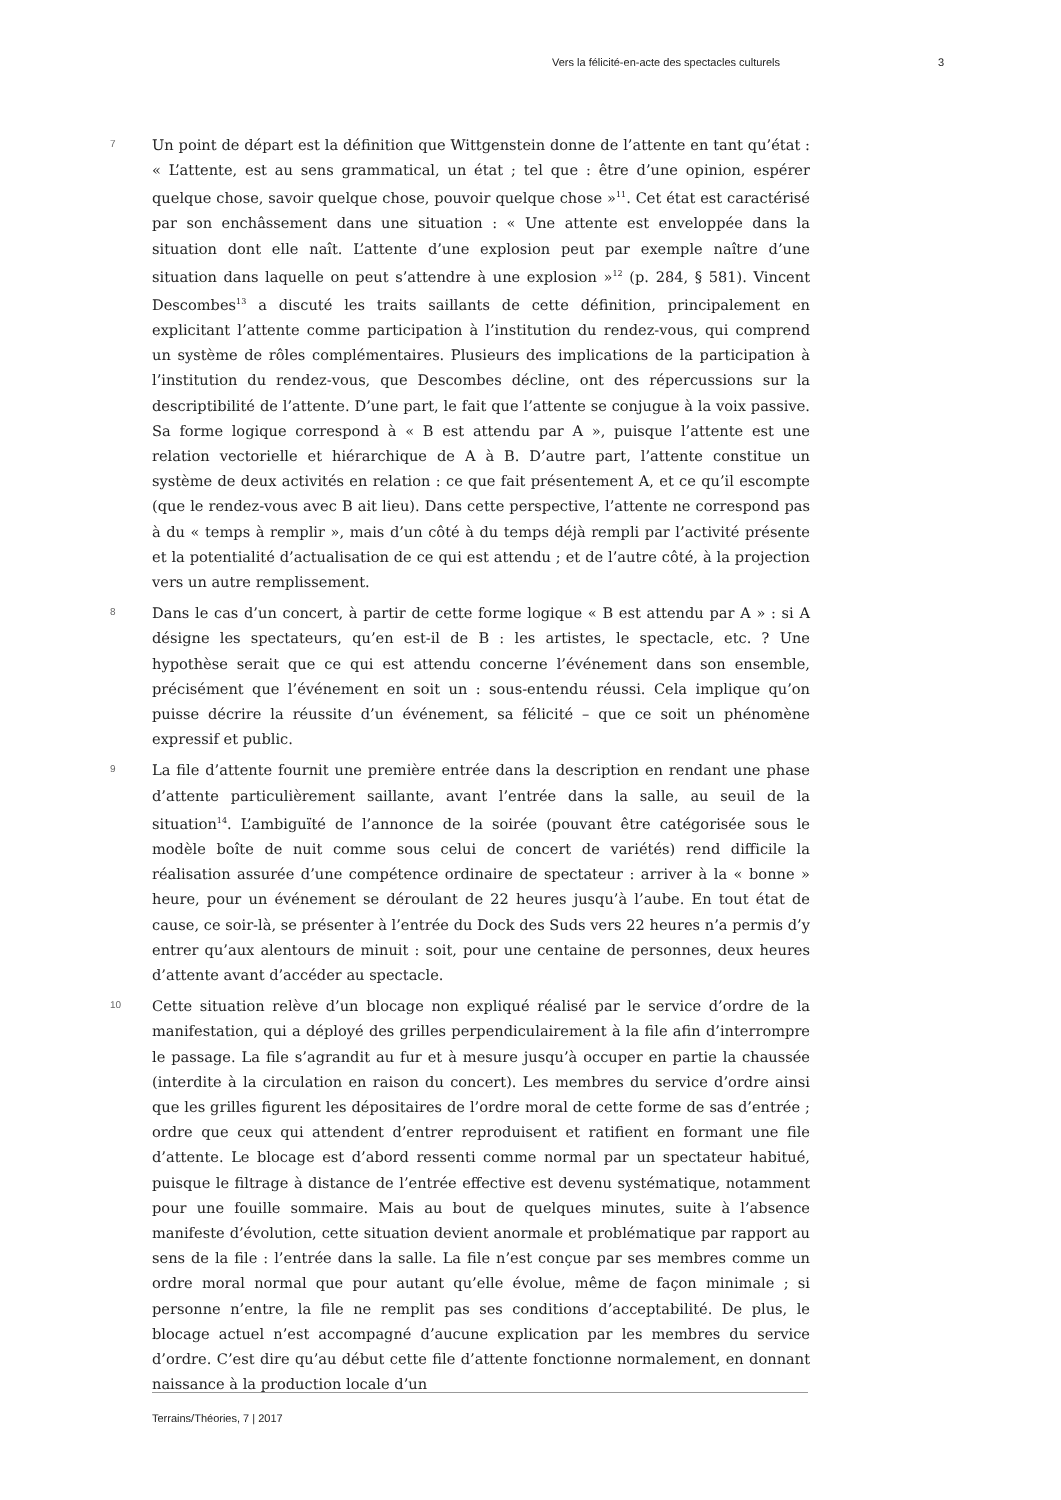Vers la félicité-en-acte des spectacles culturels 3
7
Un point de départ est la définition que Wittgenstein donne de l’attente en tant qu’état : « L’attente, est au sens grammatical, un état ; tel que : être d’une opinion, espérer quelque chose, savoir quelque chose, pouvoir quelque chose »<sup>11</sup>. Cet état est caractérisé par son enchâssement dans une situation : « Une attente est enveloppée dans la situation dont elle naît. L’attente d’une explosion peut par exemple naître d’une situation dans laquelle on peut s’attendre à une explosion »<sup>12</sup> (p. 284, § 581). Vincent Descombes<sup>13</sup> a discuté les traits saillants de cette définition, principalement en explicitant l’attente comme participation à l’institution du rendez-vous, qui comprend un système de rôles complémentaires. Plusieurs des implications de la participation à l’institution du rendez-vous, que Descombes décline, ont des répercussions sur la descriptibilité de l’attente. D’une part, le fait que l’attente se conjugue à la voix passive. Sa forme logique correspond à « B est attendu par A », puisque l’attente est une relation vectorielle et hiérarchique de A à B. D’autre part, l’attente constitue un système de deux activités en relation : ce que fait présentement A, et ce qu’il escompte (que le rendez-vous avec B ait lieu). Dans cette perspective, l’attente ne correspond pas à du « temps à remplir », mais d’un côté à du temps déjà rempli par l’activité présente et la potentialité d’actualisation de ce qui est attendu ; et de l’autre côté, à la projection vers un autre remplissement.
8
Dans le cas d’un concert, à partir de cette forme logique « B est attendu par A » : si A désigne les spectateurs, qu’en est-il de B : les artistes, le spectacle, etc. ? Une hypothèse serait que ce qui est attendu concerne l’événement dans son ensemble, précisément que l’événement en soit un : sous-entendu réussi. Cela implique qu’on puisse décrire la réussite d’un événement, sa félicité – que ce soit un phénomène expressif et public.
9
La file d’attente fournit une première entrée dans la description en rendant une phase d’attente particulièrement saillante, avant l’entrée dans la salle, au seuil de la situation<sup>14</sup>. L’ambiguïté de l’annonce de la soirée (pouvant être catégorisée sous le modèle boîte de nuit comme sous celui de concert de variétés) rend difficile la réalisation assurée d’une compétence ordinaire de spectateur : arriver à la « bonne » heure, pour un événement se déroulant de 22 heures jusqu’à l’aube. En tout état de cause, ce soir-là, se présenter à l’entrée du Dock des Suds vers 22 heures n’a permis d’y entrer qu’aux alentours de minuit : soit, pour une centaine de personnes, deux heures d’attente avant d’accéder au spectacle.
10
Cette situation relève d’un blocage non expliqué réalisé par le service d’ordre de la manifestation, qui a déployé des grilles perpendiculairement à la file afin d’interrompre le passage. La file s’agrandit au fur et à mesure jusqu’à occuper en partie la chaussée (interdite à la circulation en raison du concert). Les membres du service d’ordre ainsi que les grilles figurent les dépositaires de l’ordre moral de cette forme de sas d’entrée ; ordre que ceux qui attendent d’entrer reproduisent et ratifient en formant une file d’attente. Le blocage est d’abord ressenti comme normal par un spectateur habitué, puisque le filtrage à distance de l’entrée effective est devenu systématique, notamment pour une fouille sommaire. Mais au bout de quelques minutes, suite à l’absence manifeste d’évolution, cette situation devient anormale et problématique par rapport au sens de la file : l’entrée dans la salle. La file n’est conçue par ses membres comme un ordre moral normal que pour autant qu’elle évolue, même de façon minimale ; si personne n’entre, la file ne remplit pas ses conditions d’acceptabilité. De plus, le blocage actuel n’est accompagné d’aucune explication par les membres du service d’ordre. C’est dire qu’au début cette file d’attente fonctionne normalement, en donnant naissance à la production locale d’un
Terrains/Théories, 7 | 2017